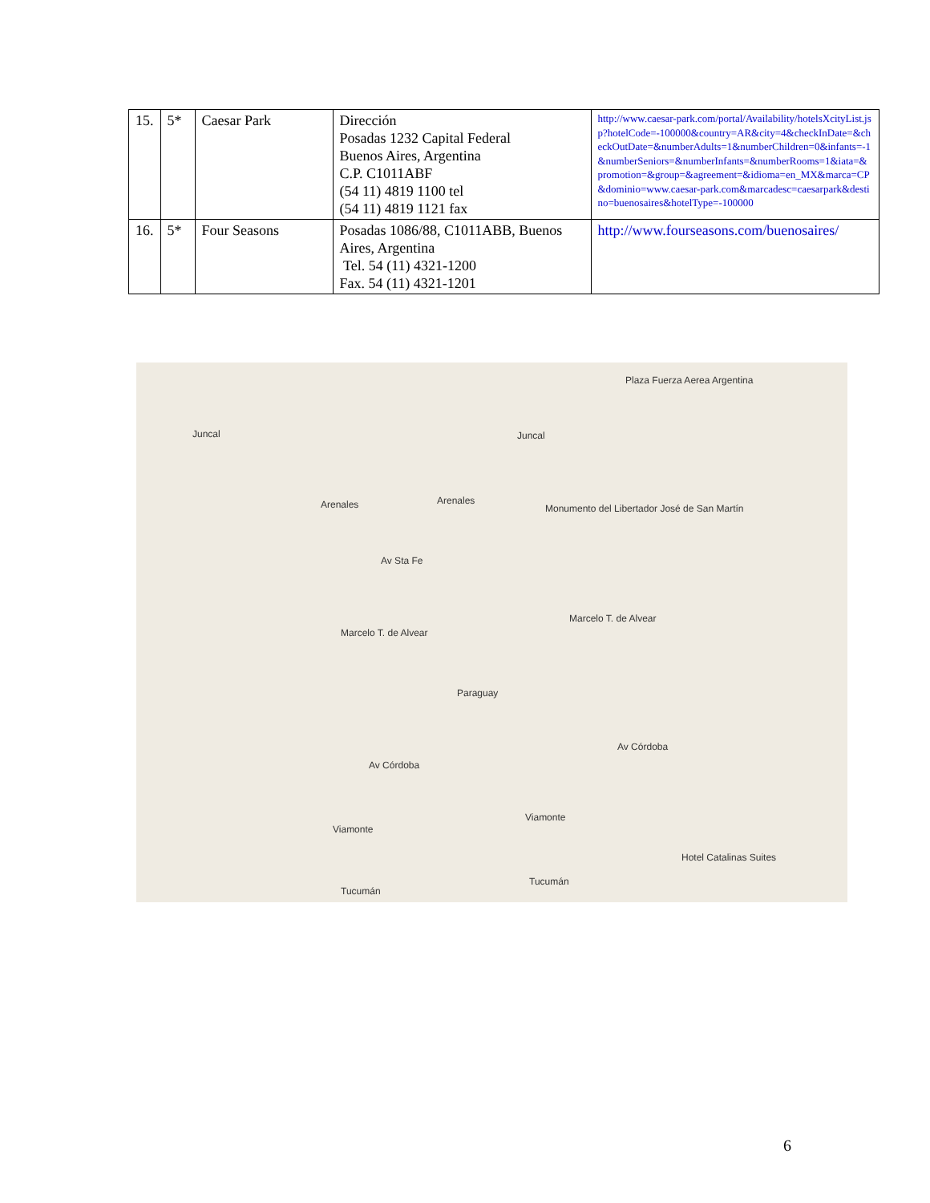| 15. | 5* | Caesar Park | Dirección Posadas 1232 Capital Federal Buenos Aires, Argentina C.P. C1011ABF (54 11) 4819 1100 tel (54 11) 4819 1121 fax | http://www.caesar-park.com/portal/Availability/hotelsXcityList.jsp?hotelCode=-100000&country=AR&city=4&checkInDate=&checkOutDate=&numberAdults=1&numberChildren=0&infants=-1&numberSeniors=&numberInfants=&numberRooms=1&iata=&promotion=&group=&agreement=&idioma=en_MX&marca=CP&dominio=www.caesar-park.com&marcadesc=caesarpark&destino=buenosaires&hotelType=-100000 |
| 16. | 5* | Four Seasons | Posadas 1086/88, C1011ABB, Buenos Aires, Argentina Tel. 54 (11) 4321-1200 Fax. 54 (11) 4321-1201 | http://www.fourseasons.com/buenosaires/ |
Juncal Juncal
Arenales Arenales
Av Sta Fe
Monumento del Libertador José de San Martín
Marcelo T. de Alvear
Marcelo T. de Alvear
Paraguay
Av Córdoba
Av Córdoba
Viamonte
Viamonte
Tucumán
Tucumán
Plaza Fuerza Aerea Argentina
Hotel Catalinas Suites
6